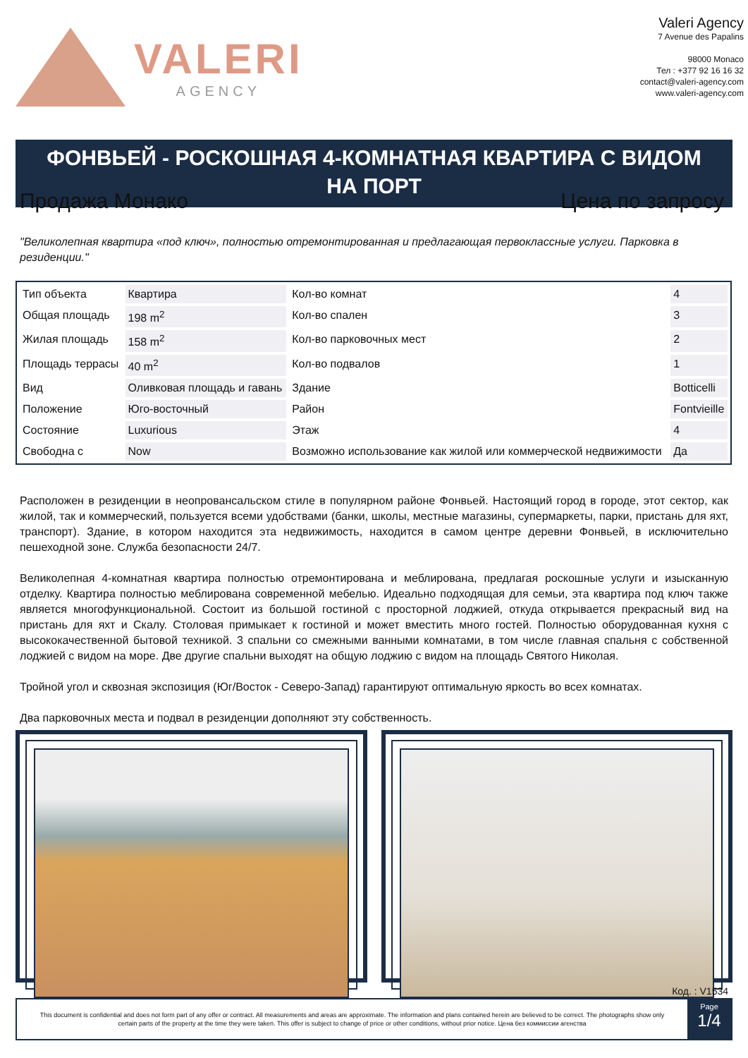VALERI
AGENCY
Valeri Agency
7 Avenue des Papalins
98000 Monaco
Тел : +377 92 16 16 32
contact@valeri-agency.com
www.valeri-agency.com
ФОНВЬЕЙ - РОСКОШНАЯ 4-КОМНАТНАЯ КВАРТИРА С ВИДОМ НА ПОРТ
Продажа Монако Цена по запросу
"Великолепная квартира «под ключ», полностью отремонтированная и предлагающая первоклассные услуги. Парковка в резиденции."
| Тип объекта | Квартира | Кол-во комнат | 4 |
| Общая площадь | 198 m<sup>2</sup> | Кол-во спален | 3 |
| Жилая площадь | 158 m<sup>2</sup> | Кол-во парковочных мест | 2 |
| Площадь террасы | 40 m<sup>2</sup> | Кол-во подвалов | 1 |
| Вид | Оливковая площадь и гавань | Здание | Botticelli |
| Положение | Юго-восточный | Район | Fontvieille |
| Состояние | Luxurious | Этаж | 4 |
| Свободна с | Now | Возможно использование как жилой или коммерческой недвижимости | Да |
Расположен в резиденции в неопровансальском стиле в популярном районе Фонвьей. Настоящий город в городе, этот сектор, как жилой, так и коммерческий, пользуется всеми удобствами (банки, школы, местные магазины, супермаркеты, парки, пристань для яхт, транспорт). Здание, в котором находится эта недвижимость, находится в самом центре деревни Фонвьей, в исключительно пешеходной зоне. Служба безопасности 24/7.
Великолепная 4-комнатная квартира полностью отремонтирована и меблирована, предлагая роскошные услуги и изысканную отделку. Квартира полностью меблирована современной мебелью. Идеально подходящая для семьи, эта квартира под ключ также является многофункциональной. Состоит из большой гостиной с просторной лоджией, откуда открывается прекрасный вид на пристань для яхт и Скалу. Столовая примыкает к гостиной и может вместить много гостей. Полностью оборудованная кухня с высококачественной бытовой техникой. 3 спальни со смежными ванными комнатами, в том числе главная спальня с собственной лоджией с видом на море. Две другие спальни выходят на общую лоджию с видом на площадь Святого Николая.
Тройной угол и сквозная экспозиция (Юг/Восток - Северо-Запад) гарантируют оптимальную яркость во всех комнатах.
Два парковочных места и подвал в резиденции дополняют эту собственность.
Код. : V1534
This document is confidential and does not form part of any offer or contract. All measurements and areas are approximate. The information and plans contained herein are believed to be correct. The photographs show only certain parts of the property at the time they were taken. This offer is subject to change of price or other conditions, without prior notice. Цена без коммиссии агенства
Page
1/4